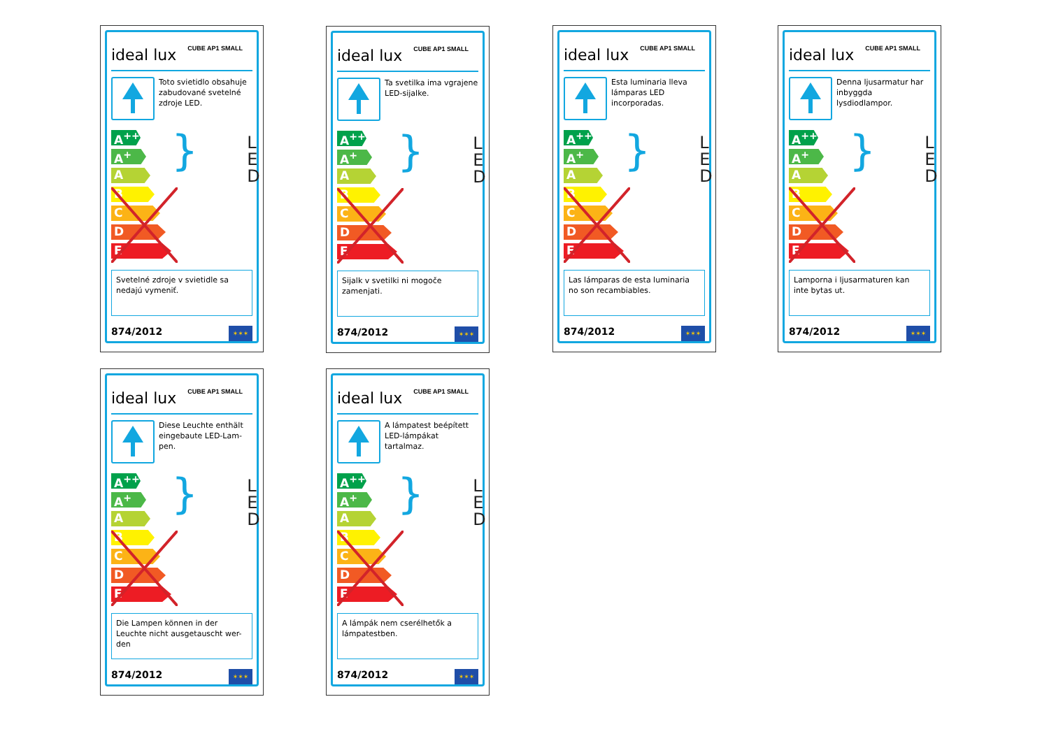ideal lux CUBE AP1 SMALL
Toto svietidlo obsahuje zabudované svetelné zdroje LED.
A<sup>++</sup>
A<sup>+</sup>
A
B
C
D
E
}
L
E
D
Svetelné zdroje v svietidle sa nedajú vymeniť.
874/2012 ✶✶✶
ideal lux CUBE AP1 SMALL
Ta svetilka ima vgrajene LED-sijalke.
A<sup>++</sup>
A<sup>+</sup>
A
B
C
D
E
}
L
E
D
Sijalk v svetilki ni mogoče zamenjati.
874/2012 ✶✶✶
ideal lux CUBE AP1 SMALL
Esta luminaria lleva lámparas LED incorporadas.
A<sup>++</sup>
A<sup>+</sup>
A
B
C
D
E
}
L
E
D
Las lámparas de esta luminaria no son recambiables.
874/2012 ✶✶✶
ideal lux CUBE AP1 SMALL
Denna ljusarmatur har inbyggda lysdiodlampor.
A<sup>++</sup>
A<sup>+</sup>
A
B
C
D
E
}
L
E
D
Lamporna i ljusarmaturen kan inte bytas ut.
874/2012 ✶✶✶
ideal lux CUBE AP1 SMALL
Diese Leuchte enthält eingebaute LED-Lam-pen.
A<sup>++</sup>
A<sup>+</sup>
A
B
C
D
E
}
L
E
D
Die Lampen können in der Leuchte nicht ausgetauscht wer-den
874/2012 ✶✶✶
ideal lux CUBE AP1 SMALL
A lámpatest beépített LED-lámpákat tartalmaz.
A<sup>++</sup>
A<sup>+</sup>
A
B
C
D
E
}
L
E
D
A lámpák nem cserélhetők a lámpatestben.
874/2012 ✶✶✶